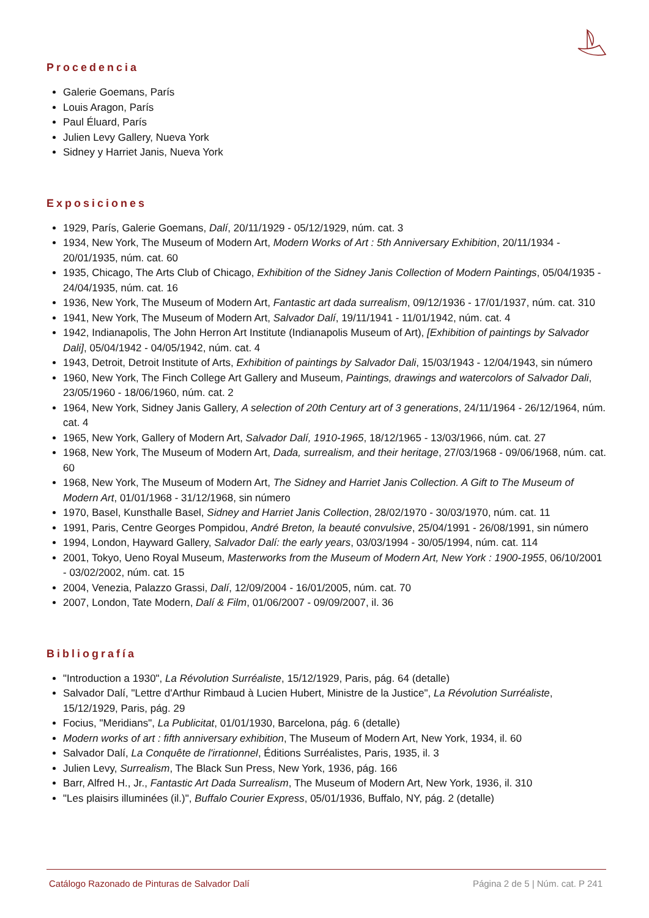Procedencia
Galerie Goemans, París
Louis Aragon, París
Paul Éluard, París
Julien Levy Gallery, Nueva York
Sidney y Harriet Janis, Nueva York
Exposiciones
1929, París, Galerie Goemans, Dalí, 20/11/1929 - 05/12/1929, núm. cat. 3
1934, New York, The Museum of Modern Art, Modern Works of Art : 5th Anniversary Exhibition, 20/11/1934 - 20/01/1935, núm. cat. 60
1935, Chicago, The Arts Club of Chicago, Exhibition of the Sidney Janis Collection of Modern Paintings, 05/04/1935 - 24/04/1935, núm. cat. 16
1936, New York, The Museum of Modern Art, Fantastic art dada surrealism, 09/12/1936 - 17/01/1937, núm. cat. 310
1941, New York, The Museum of Modern Art, Salvador Dalí, 19/11/1941 - 11/01/1942, núm. cat. 4
1942, Indianapolis, The John Herron Art Institute (Indianapolis Museum of Art), [Exhibition of paintings by Salvador Dali], 05/04/1942 - 04/05/1942, núm. cat. 4
1943, Detroit, Detroit Institute of Arts, Exhibition of paintings by Salvador Dali, 15/03/1943 - 12/04/1943, sin número
1960, New York, The Finch College Art Gallery and Museum, Paintings, drawings and watercolors of Salvador Dali, 23/05/1960 - 18/06/1960, núm. cat. 2
1964, New York, Sidney Janis Gallery, A selection of 20th Century art of 3 generations, 24/11/1964 - 26/12/1964, núm. cat. 4
1965, New York, Gallery of Modern Art, Salvador Dalí, 1910-1965, 18/12/1965 - 13/03/1966, núm. cat. 27
1968, New York, The Museum of Modern Art, Dada, surrealism, and their heritage, 27/03/1968 - 09/06/1968, núm. cat. 60
1968, New York, The Museum of Modern Art, The Sidney and Harriet Janis Collection. A Gift to The Museum of Modern Art, 01/01/1968 - 31/12/1968, sin número
1970, Basel, Kunsthalle Basel, Sidney and Harriet Janis Collection, 28/02/1970 - 30/03/1970, núm. cat. 11
1991, Paris, Centre Georges Pompidou, André Breton, la beauté convulsive, 25/04/1991 - 26/08/1991, sin número
1994, London, Hayward Gallery, Salvador Dalí: the early years, 03/03/1994 - 30/05/1994, núm. cat. 114
2001, Tokyo, Ueno Royal Museum, Masterworks from the Museum of Modern Art, New York : 1900-1955, 06/10/2001 - 03/02/2002, núm. cat. 15
2004, Venezia, Palazzo Grassi, Dalí, 12/09/2004 - 16/01/2005, núm. cat. 70
2007, London, Tate Modern, Dalí & Film, 01/06/2007 - 09/09/2007, il. 36
Bibliografía
"Introduction a 1930", La Révolution Surréaliste, 15/12/1929, Paris, pág. 64 (detalle)
Salvador Dalí, "Lettre d'Arthur Rimbaud à Lucien Hubert, Ministre de la Justice", La Révolution Surréaliste, 15/12/1929, Paris, pág. 29
Focius, "Meridians", La Publicitat, 01/01/1930, Barcelona, pág. 6 (detalle)
Modern works of art : fifth anniversary exhibition, The Museum of Modern Art, New York, 1934, il. 60
Salvador Dalí, La Conquête de l'irrationnel, Éditions Surréalistes, Paris, 1935, il. 3
Julien Levy, Surrealism, The Black Sun Press, New York, 1936, pág. 166
Barr, Alfred H., Jr., Fantastic Art Dada Surrealism, The Museum of Modern Art, New York, 1936, il. 310
"Les plaisirs illuminées (il.)", Buffalo Courier Express, 05/01/1936, Buffalo, NY, pág. 2 (detalle)
Catálogo Razonado de Pinturas de Salvador Dalí Página 2 de 5 | Núm. cat. P 241